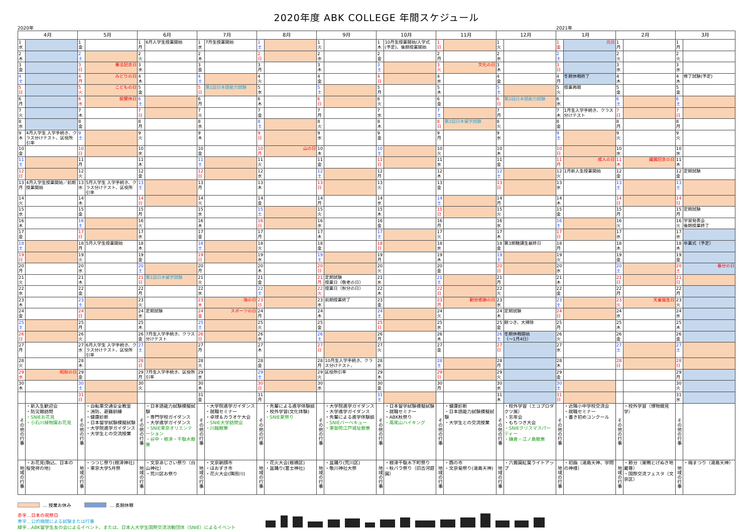2020年度 ABK COLLEGE 年間スケジュール
2020年 2021年
| 4月 | | 5月 | | 6月 | | 7月 | | 8月 | | 9月 | | 10月 | | 11月 | | 12月 | | 1月 | | 2月 | | 3月 | |
| --- | --- | --- | --- | --- | --- | --- | --- | --- | --- | --- | --- | --- | --- | --- | --- | --- | --- | --- | --- | --- | --- | --- | --- |
| 1 水 | | 1 金 | | 1 月 | 6月入学生授業開始 | 1 水 | 7月生授業開始 | 1 土 | | 1 火 | | 1 木 | 10月生授業開始/入学式(予定)、後期授業開始 | 1 日 | | 1 火 | | 1 金 | 元日 | 1 月 | | 1 月 | |
| 2 木 | | 2 土 | | 2 火 | | 2 木 | | 2 日 | | 2 水 | | 2 金 | | 2 月 | | 2 水 | | 2 土 | | 2 火 | | 2 火 | |
| 3 金 | | 3 日 | 憲法記念日 | 3 水 | | 3 金 | | 3 月 | | 3 木 | | 3 土 | | 3 火 | 文化の日 | 3 木 | | 3 日 | | 3 水 | | 3 水 | |
| 4 土 | | 4 月 | みどりの日 | 4 木 | | 4 土 | | 4 火 | | 4 金 | | 4 日 | | 4 水 | | 4 金 | | 4 月 | 冬期休暇終了 | 4 木 | | 4 木 | 修了試験(予定) |
| 5 日 | | 5 火 | こどもの日 | 5 金 | | 5 日 | 第1回日本語能力試験 | 5 水 | | 5 土 | | 5 月 | | 5 木 | | 5 土 | | 5 火 | 授業再開 | 5 金 | | 5 金 | |
| 6 月 | | 6 水 | 振替休日 | 6 土 | | 6 月 | | 6 木 | | 6 日 | | 6 火 | | 6 金 | | 6 日 | 第2回日本語能力試験 | 6 水 | | 6 土 | | 6 土 | |
| 7 火 | | 7 木 | | 7 日 | | 7 火 | | 7 金 | | 7 月 | | 7 水 | | 7 土 | | 7 月 | | 7 木 | 1月生入学手続き、クラス分けテスト | 7 日 | | 7 日 | |
| 8 水 | | 8 金 | | 8 月 | | 8 水 | | 8 土 | | 8 火 | | 8 木 | | 8 日 | 第2回日本留学試験 | 8 火 | | 8 金 | | 8 月 | | 8 月 | |
| 9 木 | 4月入学生 入学手続き、クラス分けテスト、区役所引率 | 9 土 | | 9 火 | | 9 木 | | 9 日 | | 9 水 | | 9 金 | | 9 月 | | 9 水 | | 9 土 | | 9 火 | | 9 火 | |
| 10 金 | | 10 日 | | 10 水 | | 10 金 | | 10 月 | 山の日 | 10 木 | | 10 土 | | 10 火 | | 10 木 | | 10 日 | | 10 水 | | 10 水 | |
| 11 土 | | 11 月 | | 11 木 | | 11 土 | | 11 火 | | 11 金 | | 11 日 | | 11 水 | | 11 金 | | 11 月 | 成人の日 | 11 木 | 建国記念の日 | 11 木 | |
| 12 日 | | 12 火 | | 12 金 | | 12 日 | | 12 水 | | 12 土 | | 12 月 | | 12 木 | | 12 土 | | 12 火 | 1月新入生授業開始 | 12 金 | | 12 金 | 定期試験 |
| 13 月 | 4月入学生授業開始／前期授業開始 | 13 水 | 5月入学生 入学手続き、クラス分けテスト、区役所引率 | 13 土 | | 13 月 | | 13 木 | | 13 日 | | 13 火 | | 13 金 | | 13 日 | | 13 水 | | 13 土 | | 13 土 | |
| 14 火 | | 14 木 | | 14 日 | | 14 火 | | 14 金 | | 14 月 | | 14 水 | | 14 土 | | 14 月 | | 14 木 | | 14 日 | | 14 日 | |
| 15 水 | | 15 金 | | 15 月 | | 15 水 | | 15 土 | | 15 火 | | 15 木 | | 15 日 | | 15 火 | | 15 金 | | 15 月 | | 15 月 | 定期試験 |
| 16 木 | | 16 土 | | 16 火 | | 16 木 | | 16 日 | | 16 水 | | 16 金 | | 16 月 | | 16 水 | | 16 土 | | 16 火 | | 16 火 | 学習発表会 後期授業終了 |
| 17 金 | | 17 日 | | 17 水 | | 17 金 | | 17 月 | | 17 木 | | 17 土 | | 17 火 | | 17 木 | | 17 日 | | 17 水 | | 17 水 | |
| 18 土 | | 18 月 | 5月入学生授業開始 | 18 木 | | 18 土 | | 18 火 | | 18 金 | | 18 日 | | 18 水 | | 18 金 | 第3期聴講生最終日 | 18 月 | | 18 木 | | 18 木 | 卒業式（予定） |
| 19 日 | | 19 火 | | 19 金 | | 19 日 | | 19 水 | | 19 土 | | 19 月 | | 19 木 | | 19 土 | | 19 火 | | 19 金 | | 19 金 | |
| 20 月 | | 20 水 | | 20 土 | | 20 月 | | 20 木 | | 20 日 | | 20 火 | | 20 金 | | 20 日 | | 20 水 | | 20 土 | | 20 土 | 春分の日 |
| 21 火 | | 21 木 | | 21 日 | 第1回日本留学試験 | 21 火 | | 21 金 | | 21 月 | 定期試験 授業日（敬老の日） | 21 水 | | 21 土 | | 21 月 | | 21 木 | | 21 日 | | 21 日 | |
| 22 水 | | 22 金 | | 22 月 | | 22 水 | | 22 土 | | 22 火 | 授業日（秋分の日） | 22 木 | | 22 日 | | 22 火 | | 22 金 | | 22 月 | | 22 月 | |
| 23 木 | | 23 土 | | 23 火 | | 23 木 | 海の日 | 23 日 | | 23 水 | 前期授業終了 | 23 金 | | 23 月 | 勤労感謝の日 | 23 水 | | 23 土 | | 23 火 | 天皇誕生日 | 23 火 | |
| 24 金 | | 24 日 | | 24 水 | 定期試験 | 24 金 | スポーツの日 | 24 月 | | 24 木 | | 24 土 | | 24 火 | | 24 木 | 定期試験 | 24 日 | | 24 水 | | 24 水 | |
| 25 土 | | 25 月 | | 25 木 | | 25 土 | | 25 火 | | 25 金 | | 25 日 | | 25 水 | | 25 金 | 餅つき、大掃除 | 25 月 | | 25 木 | | 25 木 | |
| 26 日 | | 26 火 | | 26 金 | 7月生入学手続き、クラス分けテスト | 26 日 | | 26 水 | | 26 土 | | 26 月 | | 26 木 | | 26 土 | 冬期休暇開始 （～1月4日） | 26 火 | | 26 金 | | 26 金 | |
| 27 月 | | 27 水 | 6月入学生 入学手続き、クラス分けテスト、区役所引率 | 27 土 | | 27 月 | | 27 木 | | 27 日 | | 27 火 | | 27 金 | | 27 日 | | 27 水 | | 27 土 | | 27 土 | |
| 28 火 | | 28 木 | | 28 日 | | 28 火 | | 28 金 | | 28 月 | 10月生入学手続き、クラス分けテスト、 | 28 水 | | 28 土 | | 28 月 | | 28 木 | | 28 日 | | 28 日 | |
| 29 水 | 昭和の日 | 29 金 | | 29 月 | 7月生入学手続き、区役所引率 | 29 水 | | 29 土 | | 29 火 | 区役所引率 | 29 木 | | 29 日 | | 29 火 | | 29 金 | | | | 29 月 | |
| 30 木 | | 30 土 | | 30 火 | | 30 木 | | 30 日 | | 30 水 | | 30 金 | | 30 月 | | 30 水 | | 30 土 | | | | 30 火 | |
| | | 31 日 | | | | 31 金 | | 31 月 | | | | 31 土 | | | | 31 木 | | 31 日 | | | | 31 水 | |
| その他の行事 | ・新入生歓迎会 ・防災館訪問 ・SNIEお花見 ・小石川植物園お花見 | その他の行事 | ・自転車交通安全教室 ・消防、避難訓練 ・健康診断 ・日本留学試験模擬試験 ・大学院進学ガイダンス ・大学生との交流授業 | その他の行事 | ・日本語能力試験模擬試験 ・専門学校ガイダンス ・大学進学ガイダンス ・SNIE東京オリエンテーション ・谷中・根津・千駄木散策 | その他の行事 | ・大学院進学ガイダンス ・就職セミナー ・卓球＆カラオケ大会 ・SNIE大学訪問会 ・川越散策 | その他の行事 | ・先輩による進学体験談 ・校外学習(文化体験) ・SNIE夏祭り | その他の行事 | ・大学院進学ガイダンス ・大学進学ガイダンス ・先輩による進学体験談 ・SNIEバーベキュー ・東御苑江戸城址散策 | その他の行事 | ・日本留学試験模擬試験 ・就職セミナー ・ABK秋祭り ・高尾山ハイキング | その他の行事 | ・健康診断 ・日本語能力試験模擬試験 ・大学生との交流授業 | その他の行事 | ・校外学習（エコプロダクツ展） ・忘年会 ・もちつき大会 ・SNIEクリスマスパーティー ・鎌倉・江ノ島散策 | その他の行事 | ・近隣小中学校交流会 ・就職セミナー ・書き初めコンクール | その他の行事 | ・校外学習（博物館見学） | その他の行事 | |
| 地域の行事 | ・お花見(駒込、日本の桜発祥の地) | 地域の行事 | ・つつじ祭り(根津神社) ・東京大学5月祭 | 地域の行事 | ・文京あじさい祭り（白山神社） ・荒川区お祭り | 地域の行事 | ・文京朝顔市 ・ほおずき市 ・花火大会(隅田川) | 地域の行事 | ・花火大会(板橋区) ・盆踊り(富士神社) | 地域の行事 | ・盆踊り(荒川区) ・敬川神社大祭 | 地域の行事 | ・根津千駄木下町祭り ・秋バラ祭り（旧古河庭園） | 地域の行事 | ・酉の市 ・文京菊祭り(湯島天神) | 地域の行事 | ・六義園紅葉ライトアップ | 地域の行事 | ・初詣（湯島天神、学問の神様） | 地域の行事 | ・節分（巣鴨とげぬき地蔵尊） ・国際交流フェスタ（文京区） | 地域の行事 | ・梅まつり（湯島天神） |
… 授業お休み … 長期休暇
赤字…日本の祝祭日
青字…公的機関による試験または行事
緑字…ABK留学生友の会によるイベント、または、日本人大学生国際交流活動団体（SNIE）によるイベント